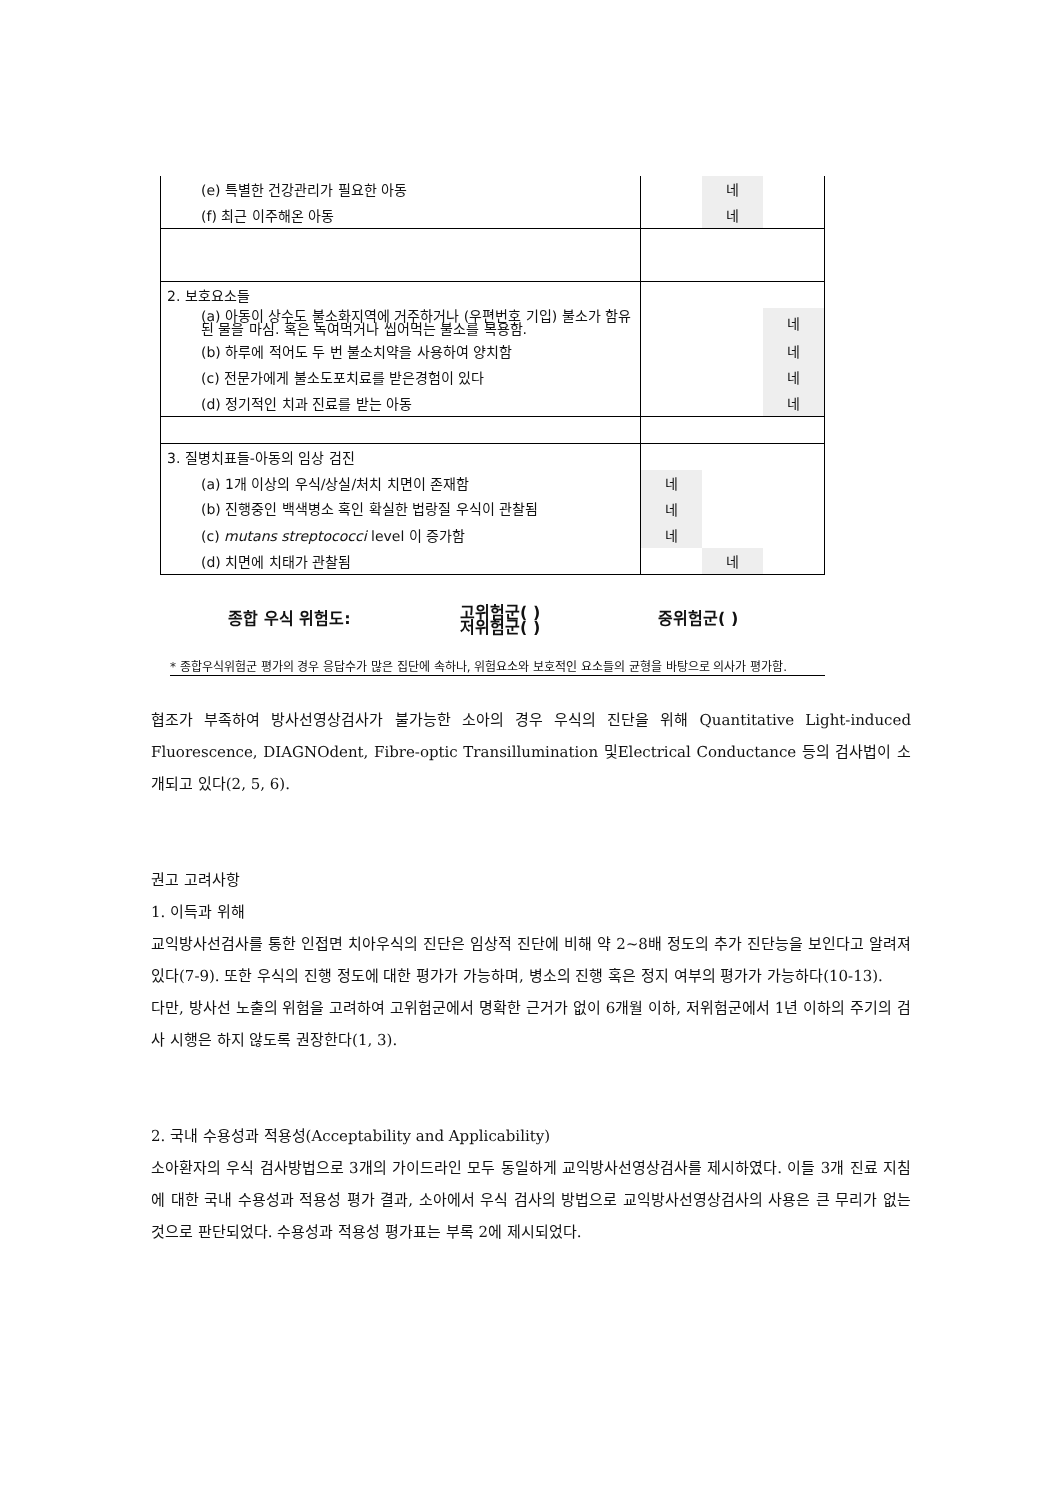| (e) 특별한 건강관리가 필요한 아동 | | 네 | |
| (f) 최근 이주해온 아동 | | 네 | |
| 2. 보호요소들 | | | |
| (a) 아동이 상수도 불소화지역에 거주하거나 (우편번호 기입) 불소가 함유된 물을 마심. 혹은 녹여먹거나 씹어먹는 불소를 복용함. | | | 네 |
| (b) 하루에 적어도 두 번 불소치약을 사용하여 양치함 | | | 네 |
| (c) 전문가에게 불소도포치료를 받은경험이 있다 | | | 네 |
| (d) 정기적인 치과 진료를 받는 아동 | | | 네 |
| 3. 질병치표들-아동의 임상 검진 | | | |
| (a) 1개 이상의 우식/상실/처치 치면이 존재함 | 네 | | |
| (b) 진행중인 백색병소 혹인 확실한 법랑질 우식이 관찰됨 | 네 | | |
| (c) mutans streptococci level 이 증가함 | 네 | | |
| (d) 치면에 치태가 관찰됨 | | 네 | |
종합 우식 위험도: 고위험군( )
저위험군( ) 중위험군( )
* 종합우식위험군 평가의 경우 응답수가 많은 집단에 속하나, 위험요소와 보호적인 요소들의 균형을 바탕으로 의사가 평가함.
협조가 부족하여 방사선영상검사가 불가능한 소아의 경우 우식의 진단을 위해 Quantitative Light-induced Fluorescence, DIAGNOdent, Fibre-optic Transillumination 및Electrical Conductance 등의 검사법이 소개되고 있다(2, 5, 6).
권고 고려사항
1. 이득과 위해
교익방사선검사를 통한 인접면 치아우식의 진단은 임상적 진단에 비해 약 2~8배 정도의 추가 진단능을 보인다고 알려져 있다(7-9). 또한 우식의 진행 정도에 대한 평가가 가능하며, 병소의 진행 혹은 정지 여부의 평가가 가능하다(10-13).
다만, 방사선 노출의 위험을 고려하여 고위험군에서 명확한 근거가 없이 6개월 이하, 저위험군에서 1년 이하의 주기의 검사 시행은 하지 않도록 권장한다(1, 3).
2. 국내 수용성과 적용성(Acceptability and Applicability)
소아환자의 우식 검사방법으로 3개의 가이드라인 모두 동일하게 교익방사선영상검사를 제시하였다. 이들 3개 진료 지침에 대한 국내 수용성과 적용성 평가 결과, 소아에서 우식 검사의 방법으로 교익방사선영상검사의 사용은 큰 무리가 없는 것으로 판단되었다. 수용성과 적용성 평가표는 부록 2에 제시되었다.